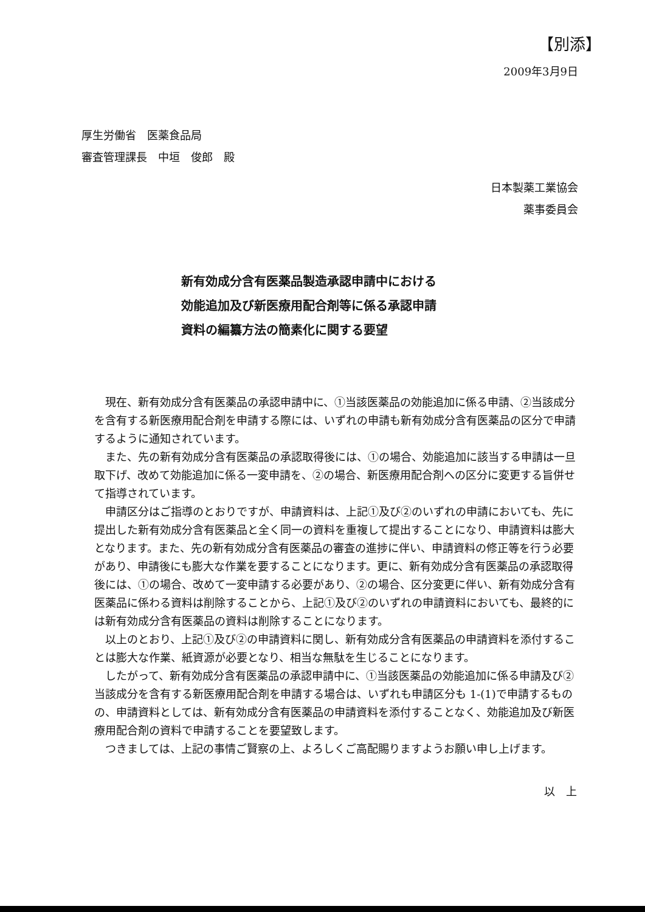【別添】
2009年3月9日
厚生労働省　医薬食品局
審査管理課長　中垣　俊郎　殿
日本製薬工業協会
薬事委員会　
新有効成分含有医薬品製造承認申請中における
効能追加及び新医療用配合剤等に係る承認申請
資料の編纂方法の簡素化に関する要望
現在、新有効成分含有医薬品の承認申請中に、①当該医薬品の効能追加に係る申請、②当該成分を含有する新医療用配合剤を申請する際には、いずれの申請も新有効成分含有医薬品の区分で申請するように通知されています。
また、先の新有効成分含有医薬品の承認取得後には、①の場合、効能追加に該当する申請は一旦取下げ、改めて効能追加に係る一変申請を、②の場合、新医療用配合剤への区分に変更する旨併せて指導されています。
申請区分はご指導のとおりですが、申請資料は、上記①及び②のいずれの申請においても、先に提出した新有効成分含有医薬品と全く同一の資料を重複して提出することになり、申請資料は膨大となります。また、先の新有効成分含有医薬品の審査の進捗に伴い、申請資料の修正等を行う必要があり、申請後にも膨大な作業を要することになります。更に、新有効成分含有医薬品の承認取得後には、①の場合、改めて一変申請する必要があり、②の場合、区分変更に伴い、新有効成分含有医薬品に係わる資料は削除することから、上記①及び②のいずれの申請資料においても、最終的には新有効成分含有医薬品の資料は削除することになります。
以上のとおり、上記①及び②の申請資料に関し、新有効成分含有医薬品の申請資料を添付することは膨大な作業、紙資源が必要となり、相当な無駄を生じることになります。
したがって、新有効成分含有医薬品の承認申請中に、①当該医薬品の効能追加に係る申請及び②当該成分を含有する新医療用配合剤を申請する場合は、いずれも申請区分も 1-(1)で申請するものの、申請資料としては、新有効成分含有医薬品の申請資料を添付することなく、効能追加及び新医療用配合剤の資料で申請することを要望致します。
つきましては、上記の事情ご賢察の上、よろしくご高配賜りますようお願い申し上げます。
以　上